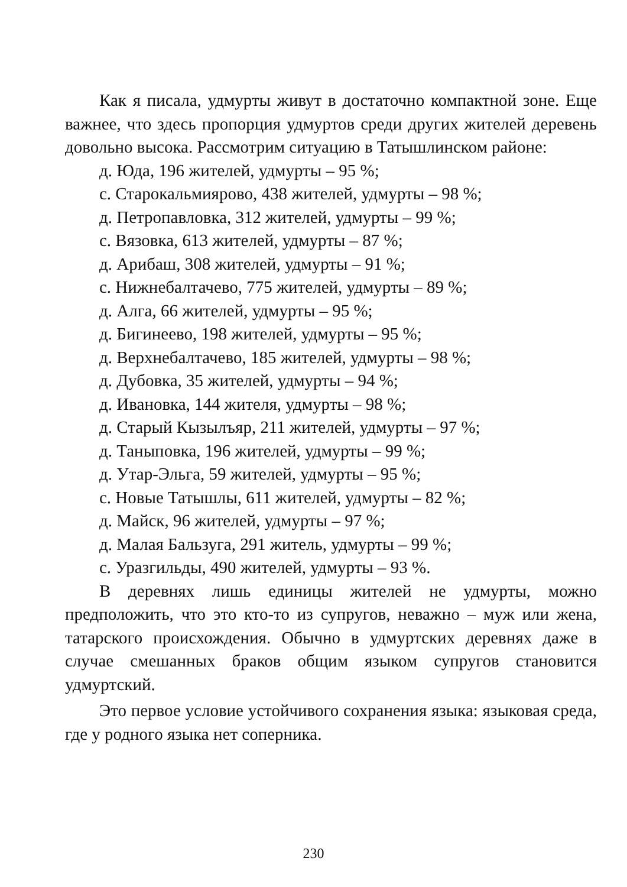Как я писала, удмурты живут в достаточно компактной зоне. Еще важнее, что здесь пропорция удмуртов среди других жителей деревень довольно высока. Рассмотрим ситуацию в Татышлинском районе:
д. Юда, 196 жителей, удмурты – 95 %;
с. Старокальмиярово, 438 жителей, удмурты – 98 %;
д. Петропавловка, 312 жителей, удмурты – 99 %;
с. Вязовка, 613 жителей, удмурты – 87 %;
д. Арибаш, 308 жителей, удмурты – 91 %;
с. Нижнебалтачево, 775 жителей, удмурты – 89 %;
д. Алга, 66 жителей, удмурты – 95 %;
д. Бигинеево, 198 жителей, удмурты – 95 %;
д. Верхнебалтачево, 185 жителей, удмурты – 98 %;
д. Дубовка, 35 жителей, удмурты – 94 %;
д. Ивановка, 144 жителя, удмурты – 98 %;
д. Старый Кызылъяр, 211 жителей, удмурты – 97 %;
д. Таныповка, 196 жителей, удмурты – 99 %;
д. Утар-Эльга, 59 жителей, удмурты – 95 %;
с. Новые Татышлы, 611 жителей, удмурты – 82 %;
д. Майск, 96 жителей, удмурты – 97 %;
д. Малая Бальзуга, 291 житель, удмурты – 99 %;
с. Уразгильды, 490 жителей, удмурты – 93 %.
В деревнях лишь единицы жителей не удмурты, можно предположить, что это кто-то из супругов, неважно – муж или жена, татарского происхождения. Обычно в удмуртских деревнях даже в случае смешанных браков общим языком супругов становится удмуртский.
Это первое условие устойчивого сохранения языка: языковая среда, где у родного языка нет соперника.
230